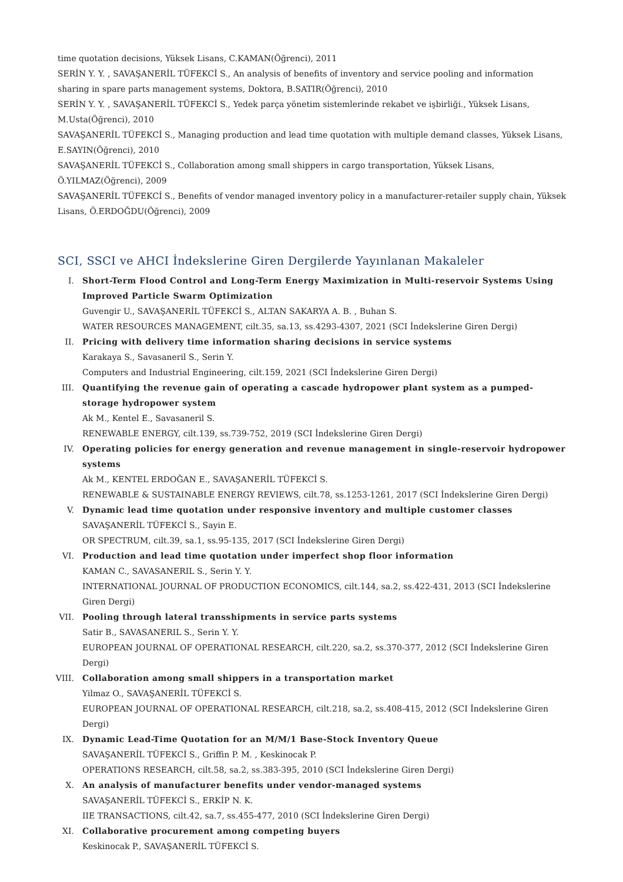time quotation decisions, Yüksek Lisans, C.KAMAN(Öğrenci), 2011
SERİN Y. Y. , SAVAŞANERİL TÜFEKCİ S., An analysis of benefits of inventory and service pooling and information sharing in spare parts management systems, Doktora, B.SATIR(Öğrenci), 2010
SERİN Y. Y. , SAVAŞANERİL TÜFEKCİ S., Yedek parça yönetim sistemlerinde rekabet ve işbirliği., Yüksek Lisans, M.Usta(Öğrenci), 2010
SAVAŞANERİL TÜFEKCİ S., Managing production and lead time quotation with multiple demand classes, Yüksek Lisans, E.SAYIN(Öğrenci), 2010
SAVAŞANERİL TÜFEKCİ S., Collaboration among small shippers in cargo transportation, Yüksek Lisans, Ö.YILMAZ(Öğrenci), 2009
SAVAŞANERİL TÜFEKCİ S., Benefits of vendor managed inventory policy in a manufacturer-retailer supply chain, Yüksek Lisans, Ö.ERDOĞDU(Öğrenci), 2009
SCI, SSCI ve AHCI İndekslerine Giren Dergilerde Yayınlanan Makaleler
I. Short-Term Flood Control and Long-Term Energy Maximization in Multi-reservoir Systems Using Improved Particle Swarm Optimization
Guvengir U., SAVAŞANERİL TÜFEKCİ S., ALTAN SAKARYA A. B. , Buhan S.
WATER RESOURCES MANAGEMENT, cilt.35, sa.13, ss.4293-4307, 2021 (SCI İndekslerine Giren Dergi)
II. Pricing with delivery time information sharing decisions in service systems
Karakaya S., Savasaneril S., Serin Y.
Computers and Industrial Engineering, cilt.159, 2021 (SCI İndekslerine Giren Dergi)
III. Quantifying the revenue gain of operating a cascade hydropower plant system as a pumped-storage hydropower system
Ak M., Kentel E., Savasaneril S.
RENEWABLE ENERGY, cilt.139, ss.739-752, 2019 (SCI İndekslerine Giren Dergi)
IV. Operating policies for energy generation and revenue management in single-reservoir hydropower systems
Ak M., KENTEL ERDOĞAN E., SAVAŞANERİL TÜFEKCİ S.
RENEWABLE & SUSTAINABLE ENERGY REVIEWS, cilt.78, ss.1253-1261, 2017 (SCI İndekslerine Giren Dergi)
V. Dynamic lead time quotation under responsive inventory and multiple customer classes
SAVAŞANERİL TÜFEKCİ S., Sayin E.
OR SPECTRUM, cilt.39, sa.1, ss.95-135, 2017 (SCI İndekslerine Giren Dergi)
VI. Production and lead time quotation under imperfect shop floor information
KAMAN C., SAVASANERIL S., Serin Y. Y.
INTERNATIONAL JOURNAL OF PRODUCTION ECONOMICS, cilt.144, sa.2, ss.422-431, 2013 (SCI İndekslerine Giren Dergi)
VII. Pooling through lateral transshipments in service parts systems
Satir B., SAVASANERIL S., Serin Y. Y.
EUROPEAN JOURNAL OF OPERATIONAL RESEARCH, cilt.220, sa.2, ss.370-377, 2012 (SCI İndekslerine Giren Dergi)
VIII. Collaboration among small shippers in a transportation market
Yilmaz O., SAVAŞANERİL TÜFEKCİ S.
EUROPEAN JOURNAL OF OPERATIONAL RESEARCH, cilt.218, sa.2, ss.408-415, 2012 (SCI İndekslerine Giren Dergi)
IX. Dynamic Lead-Time Quotation for an M/M/1 Base-Stock Inventory Queue
SAVAŞANERİL TÜFEKCİ S., Griffin P. M. , Keskinocak P.
OPERATIONS RESEARCH, cilt.58, sa.2, ss.383-395, 2010 (SCI İndekslerine Giren Dergi)
X. An analysis of manufacturer benefits under vendor-managed systems
SAVAŞANERİL TÜFEKCİ S., ERKİP N. K.
IIE TRANSACTIONS, cilt.42, sa.7, ss.455-477, 2010 (SCI İndekslerine Giren Dergi)
XI. Collaborative procurement among competing buyers
Keskinocak P., SAVAŞANERİL TÜFEKCİ S.